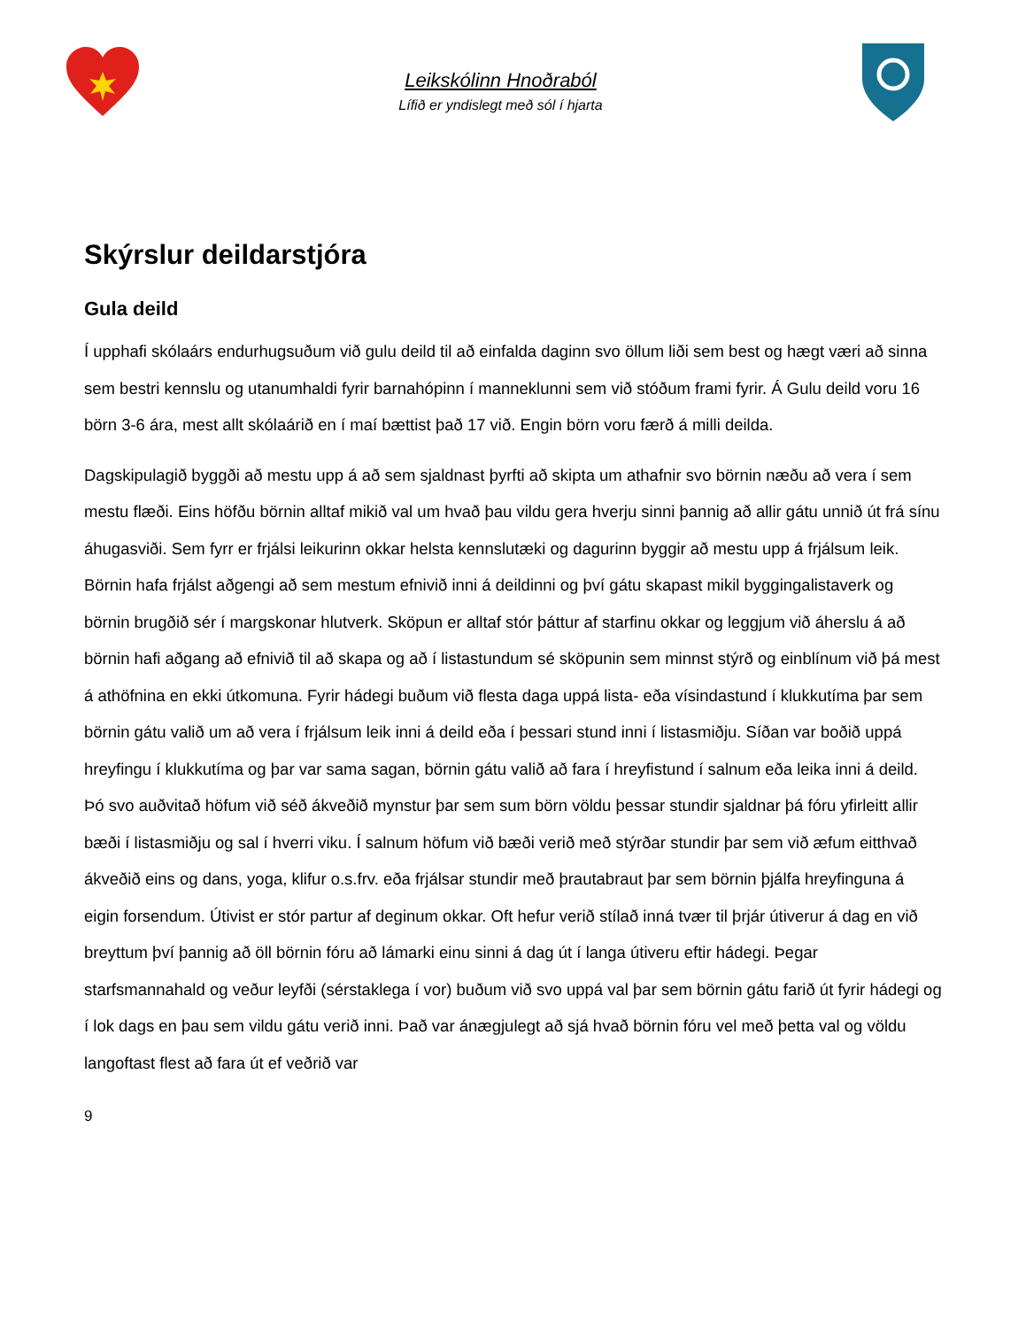Leikskólinn Hnoðraból
Lífið er yndislegt með sól í hjarta
Skýrslur deildarstjóra
Gula deild
Í upphafi skólaárs endurhugsuðum við gulu deild til að einfalda daginn svo öllum liði sem best og hægt væri að sinna sem bestri kennslu og utanumhaldi fyrir barnahópinn í manneklunni sem við stóðum frami fyrir. Á Gulu deild voru 16 börn 3-6 ára, mest allt skólaárið en í maí bættist það 17 við. Engin börn voru færð á milli deilda.
Dagskipulagið byggði að mestu upp á að sem sjaldnast þyrfti að skipta um athafnir svo börnin næðu að vera í sem mestu flæði. Eins höfðu börnin alltaf mikið val um hvað þau vildu gera hverju sinni þannig að allir gátu unnið út frá sínu áhugasviði. Sem fyrr er frjálsi leikurinn okkar helsta kennslutæki og dagurinn byggir að mestu upp á frjálsum leik. Börnin hafa frjálst aðgengi að sem mestum efnivið inni á deildinni og því gátu skapast mikil byggingalistaverk og börnin brugðið sér í margskonar hlutverk. Sköpun er alltaf stór þáttur af starfinu okkar og leggjum við áherslu á að börnin hafi aðgang að efnivið til að skapa og að í listastundum sé sköpunin sem minnst stýrð og einblínum við þá mest á athöfnina en ekki útkomuna. Fyrir hádegi buðum við flesta daga uppá lista- eða vísindastund í klukkutíma þar sem börnin gátu valið um að vera í frjálsum leik inni á deild eða í þessari stund inni í listasmiðju. Síðan var boðið uppá hreyfingu í klukkutíma og þar var sama sagan, börnin gátu valið að fara í hreyfistund í salnum eða leika inni á deild. Þó svo auðvitað höfum við séð ákveðið mynstur þar sem sum börn völdu þessar stundir sjaldnar þá fóru yfirleitt allir bæði í listasmiðju og sal í hverri viku. Í salnum höfum við bæði verið með stýrðar stundir þar sem við æfum eitthvað ákveðið eins og dans, yoga, klifur o.s.frv. eða frjálsar stundir með þrautabraut þar sem börnin þjálfa hreyfinguna á eigin forsendum. Útivist er stór partur af deginum okkar. Oft hefur verið stílað inná tvær til þrjár útiverur á dag en við breyttum því þannig að öll börnin fóru að lámarki einu sinni á dag út í langa útiveru eftir hádegi. Þegar starfsmannahald og veður leyfði (sérstaklega í vor) buðum við svo uppá val þar sem börnin gátu farið út fyrir hádegi og í lok dags en þau sem vildu gátu verið inni. Það var ánægjulegt að sjá hvað börnin fóru vel með þetta val og völdu langoftast flest að fara út ef veðrið var
9